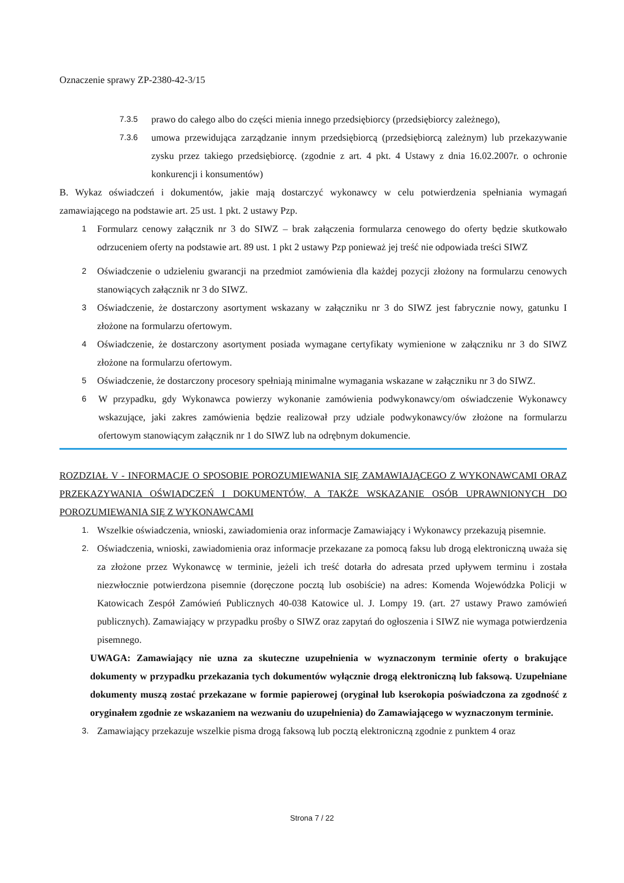Oznaczenie sprawy ZP-2380-42-3/15
7.3.5 prawo do całego albo do części mienia innego przedsiębiorcy (przedsiębiorcy zależnego),
7.3.6 umowa przewidująca zarządzanie innym przedsiębiorcą (przedsiębiorcą zależnym) lub przekazywanie zysku przez takiego przedsiębiorcę. (zgodnie z art. 4 pkt. 4 Ustawy z dnia 16.02.2007r. o ochronie konkurencji i konsumentów)
B. Wykaz oświadczeń i dokumentów, jakie mają dostarczyć wykonawcy w celu potwierdzenia spełniania wymagań zamawiającego na podstawie art. 25 ust. 1 pkt. 2 ustawy Pzp.
1 Formularz cenowy załącznik nr 3 do SIWZ – brak załączenia formularza cenowego do oferty będzie skutkowało odrzuceniem oferty na podstawie art. 89 ust. 1 pkt 2 ustawy Pzp ponieważ jej treść nie odpowiada treści SIWZ
2 Oświadczenie o udzieleniu gwarancji na przedmiot zamówienia dla każdej pozycji złożony na formularzu cenowych stanowiących załącznik nr 3 do SIWZ.
3 Oświadczenie, że dostarczony asortyment wskazany w załączniku nr 3 do SIWZ jest fabrycznie nowy, gatunku I złożone na formularzu ofertowym.
4 Oświadczenie, że dostarczony asortyment posiada wymagane certyfikaty wymienione w załączniku nr 3 do SIWZ złożone na formularzu ofertowym.
5 Oświadczenie, że dostarczony procesory spełniają minimalne wymagania wskazane w załączniku nr 3 do SIWZ.
6 W przypadku, gdy Wykonawca powierzy wykonanie zamówienia podwykonawcy/om oświadczenie Wykonawcy wskazujące, jaki zakres zamówienia będzie realizował przy udziale podwykonawcy/ów złożone na formularzu ofertowym stanowiącym załącznik nr 1 do SIWZ lub na odrębnym dokumencie.
ROZDZIAŁ V - INFORMACJE O SPOSOBIE POROZUMIEWANIA SIĘ ZAMAWIAJĄCEGO Z WYKONAWCAMI ORAZ PRZEKAZYWANIA OŚWIADCZEŃ I DOKUMENTÓW, A TAKŻE WSKAZANIE OSÓB UPRAWNIONYCH DO POROZUMIEWANIA SIĘ Z WYKONAWCAMI
1. Wszelkie oświadczenia, wnioski, zawiadomienia oraz informacje Zamawiający i Wykonawcy przekazują pisemnie.
2. Oświadczenia, wnioski, zawiadomienia oraz informacje przekazane za pomocą faksu lub drogą elektroniczną uważa się za złożone przez Wykonawcę w terminie, jeżeli ich treść dotarła do adresata przed upływem terminu i została niezwłocznie potwierdzona pisemnie (doręczone pocztą lub osobiście) na adres: Komenda Wojewódzka Policji w Katowicach Zespół Zamówień Publicznych 40-038 Katowice ul. J. Lompy 19. (art. 27 ustawy Prawo zamówień publicznych). Zamawiający w przypadku prośby o SIWZ oraz zapytań do ogłoszenia i SIWZ nie wymaga potwierdzenia pisemnego.
UWAGA: Zamawiający nie uzna za skuteczne uzupełnienia w wyznaczonym terminie oferty o brakujące dokumenty w przypadku przekazania tych dokumentów wyłącznie drogą elektroniczną lub faksową. Uzupełniane dokumenty muszą zostać przekazane w formie papierowej (oryginał lub kserokopia poświadczona za zgodność z oryginałem zgodnie ze wskazaniem na wezwaniu do uzupełnienia) do Zamawiającego w wyznaczonym terminie.
3. Zamawiający przekazuje wszelkie pisma drogą faksową lub pocztą elektroniczną zgodnie z punktem 4 oraz
Strona 7 / 22